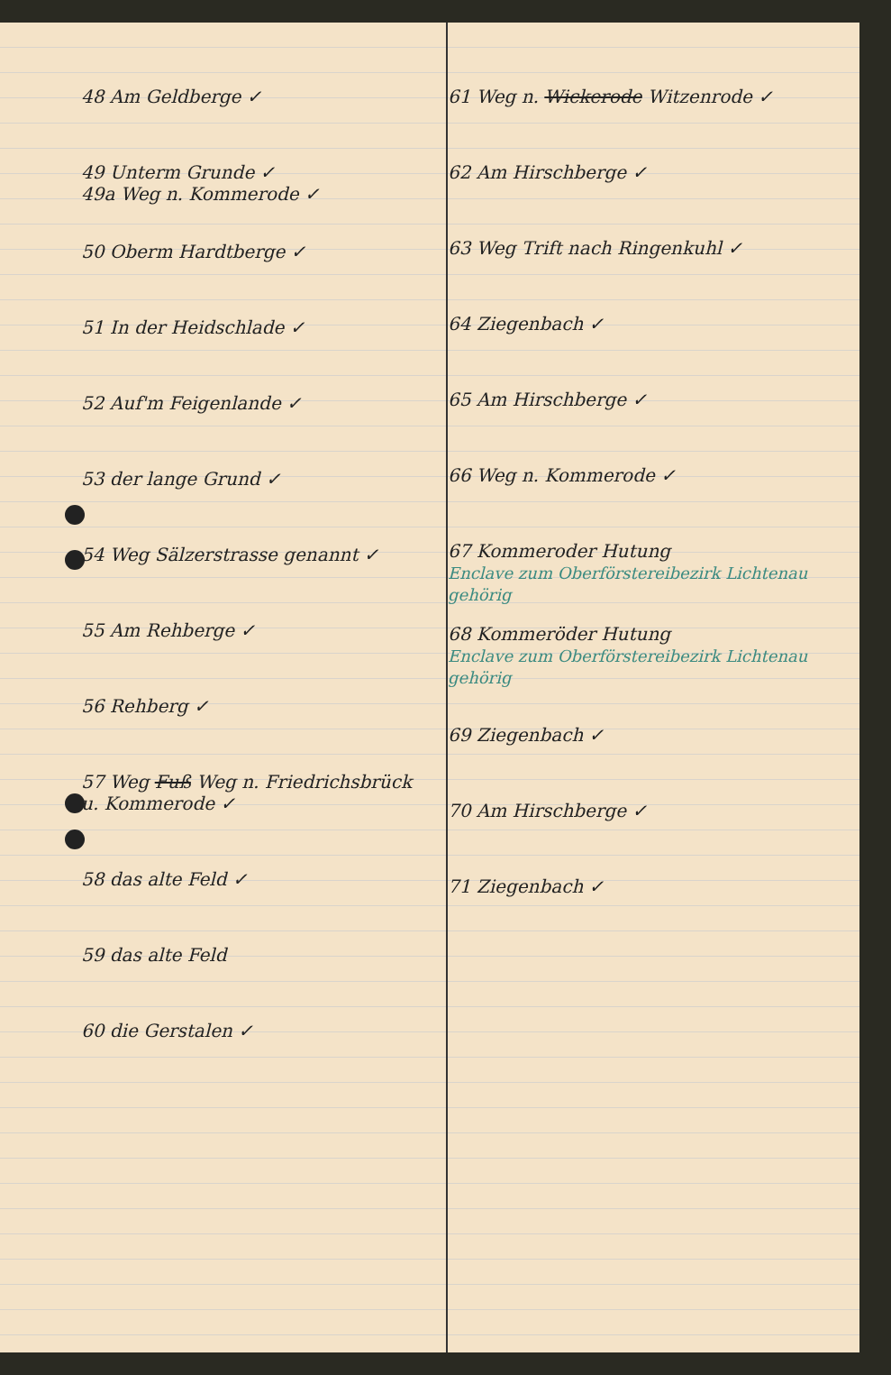48 Am Geldberge ✓
49 Unterm Grunde ✓
49a Weg n. Kommerode ✓
50 Oberm Hardtberge ✓
51 In der Heidschlade ✓
52 Auf'm Feigenlande ✓
53 der lange Grund ✓
54 Weg Sälzerstrasse genannt ✓
55 Am Rehberge ✓
56 Rehberg ✓
57 Weg Fuß Weg n. Friedrichsbrück
u. Kommerode ✓
58 das alte Feld ✓
59 das alte Feld
60 die Gerstalen ✓
61 Weg n. Wickerode Witzenrode ✓
62 Am Hirschberge ✓
63 Weg Trift nach Ringenkuhl ✓
64 Ziegenbach ✓
65 Am Hirschberge ✓
66 Weg n. Kommerode ✓
67 Kommeroder Hutung
Enclave zum Oberförstereibezirk Lichtenau gehörig
68 Kommeröder Hutung
Enclave zum Oberförstereibezirk Lichtenau gehörig
69 Ziegenbach ✓
70 Am Hirschberge ✓
71 Ziegenbach ✓